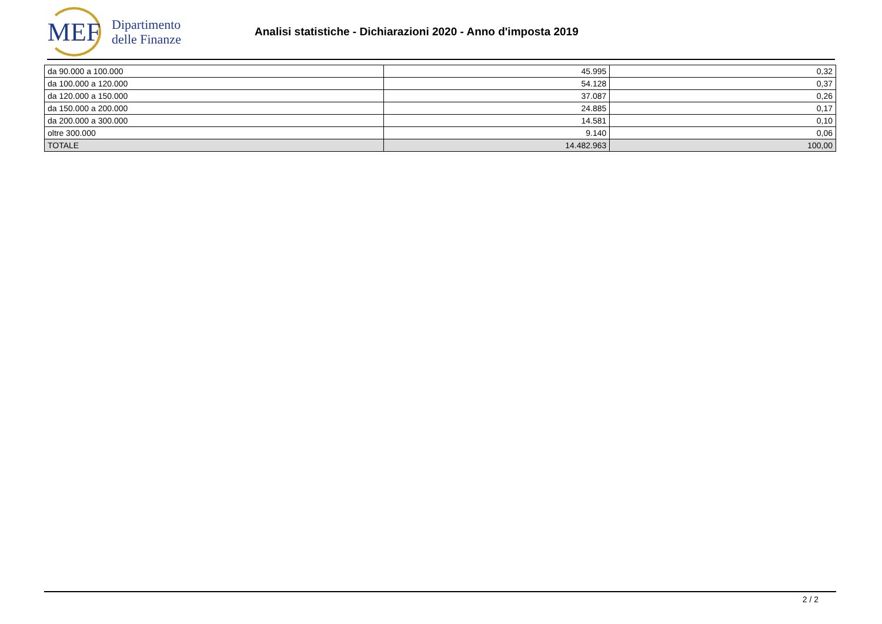MEF
Dipartimento
delle Finanze
Analisi statistiche - Dichiarazioni 2020 - Anno d'imposta 2019
| da 90.000 a 100.000 | 45.995 | 0,32 |
| da 100.000 a 120.000 | 54.128 | 0,37 |
| da 120.000 a 150.000 | 37.087 | 0,26 |
| da 150.000 a 200.000 | 24.885 | 0,17 |
| da 200.000 a 300.000 | 14.581 | 0,10 |
| oltre 300.000 | 9.140 | 0,06 |
| TOTALE | 14.482.963 | 100,00 |
2 / 2